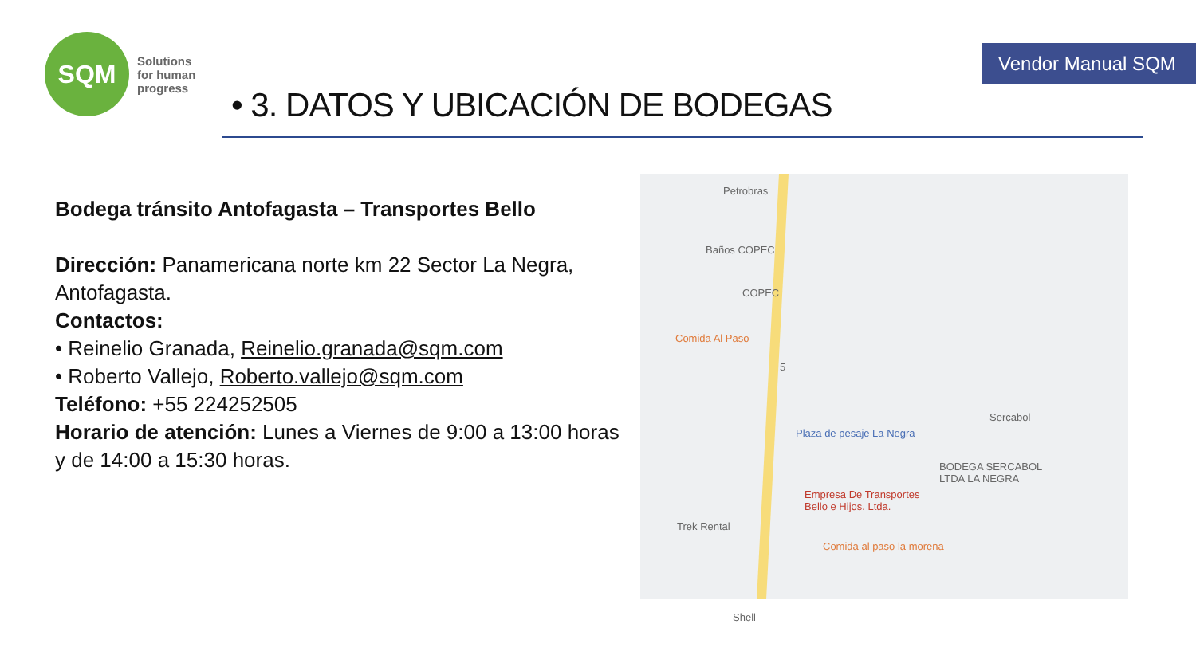SQM
Solutions
for human
progress
Vendor Manual SQM
• 3. DATOS Y UBICACIÓN DE BODEGAS
Bodega tránsito Antofagasta – Transportes Bello
Dirección: Panamericana norte km 22 Sector La Negra, Antofagasta.
Contactos:
• Reinelio Granada, Reinelio.granada@sqm.com
• Roberto Vallejo, Roberto.vallejo@sqm.com
Teléfono: +55 224252505
Horario de atención: Lunes a Viernes de 9:00 a 13:00 horas y de 14:00 a 15:30 horas.
Petrobras
Baños COPEC
COPEC
Comida Al Paso
5
Sercabol
Plaza de pesaje La Negra
BODEGA SERCABOL
LTDA LA NEGRA
Empresa De Transportes
Bello e Hijos. Ltda.
Trek Rental
Comida al paso la morena
Shell